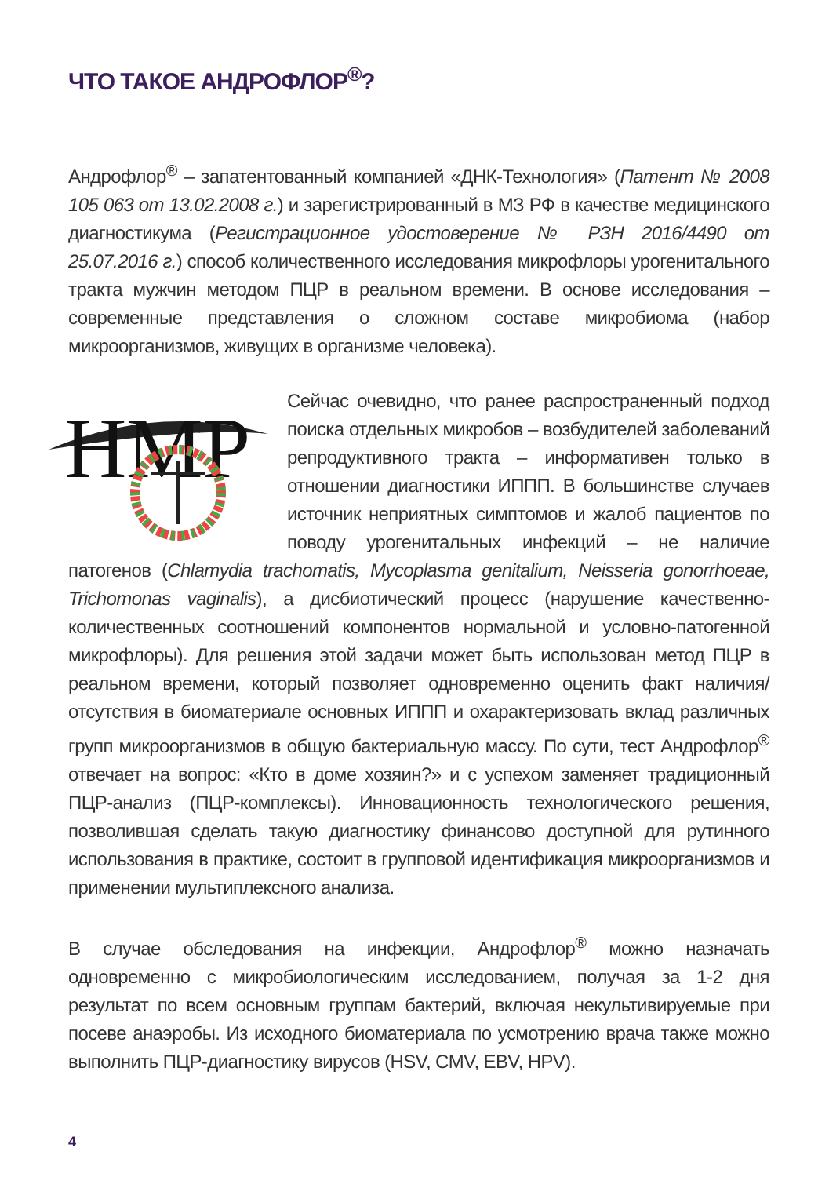ЧТО ТАКОЕ АНДРОФЛОР<sup>®</sup>?
Андрофлор<sup>®</sup> – запатентованный компанией «ДНК-Технология» (Патент № 2008 105 063 от 13.02.2008 г.) и зарегистрированный в МЗ РФ в качестве медицинского диагностикума (Регистрационное удостоверение № РЗН 2016/4490 от 25.07.2016 г.) способ количественного исследования микрофлоры урогенитального тракта мужчин методом ПЦР в реальном времени. В основе исследования – современные представления о сложном составе микробиома (набор микроорганизмов, живущих в организме человека).
HMP
Сейчас очевидно, что ранее распространенный подход поиска отдельных микробов – возбудителей заболеваний репродуктивного тракта – информативен только в отношении диагностики ИППП. В большинстве случаев источник неприятных симптомов и жалоб пациентов по поводу урогенитальных инфекций – не наличие патогенов (Chlamydia trachomatis, Mycoplasma genitalium, Neisseria gonorrhoeae, Trichomonas vaginalis), а дисбиотический процесс (нарушение качественно-количественных соотношений компонентов нормальной и условно-патогенной микрофлоры). Для решения этой задачи может быть использован метод ПЦР в реальном времени, который позволяет одновременно оценить факт наличия/отсутствия в биоматериале основных ИППП и охарактеризовать вклад различных групп микроорганизмов в общую бактериальную массу. По сути, тест Андрофлор<sup>®</sup> отвечает на вопрос: «Кто в доме хозяин?» и с успехом заменяет традиционный ПЦР-анализ (ПЦР-комплексы). Инновационность технологического решения, позволившая сделать такую диагностику финансово доступной для рутинного использования в практике, состоит в групповой идентификация микроорганизмов и применении мультиплексного анализа.
В случае обследования на инфекции, Андрофлор<sup>®</sup> можно назначать одновременно с микробиологическим исследованием, получая за 1-2 дня результат по всем основным группам бактерий, включая некультивируемые при посеве анаэробы. Из исходного биоматериала по усмотрению врача также можно выполнить ПЦР-диагностику вирусов (HSV, CMV, EBV, HPV).
4